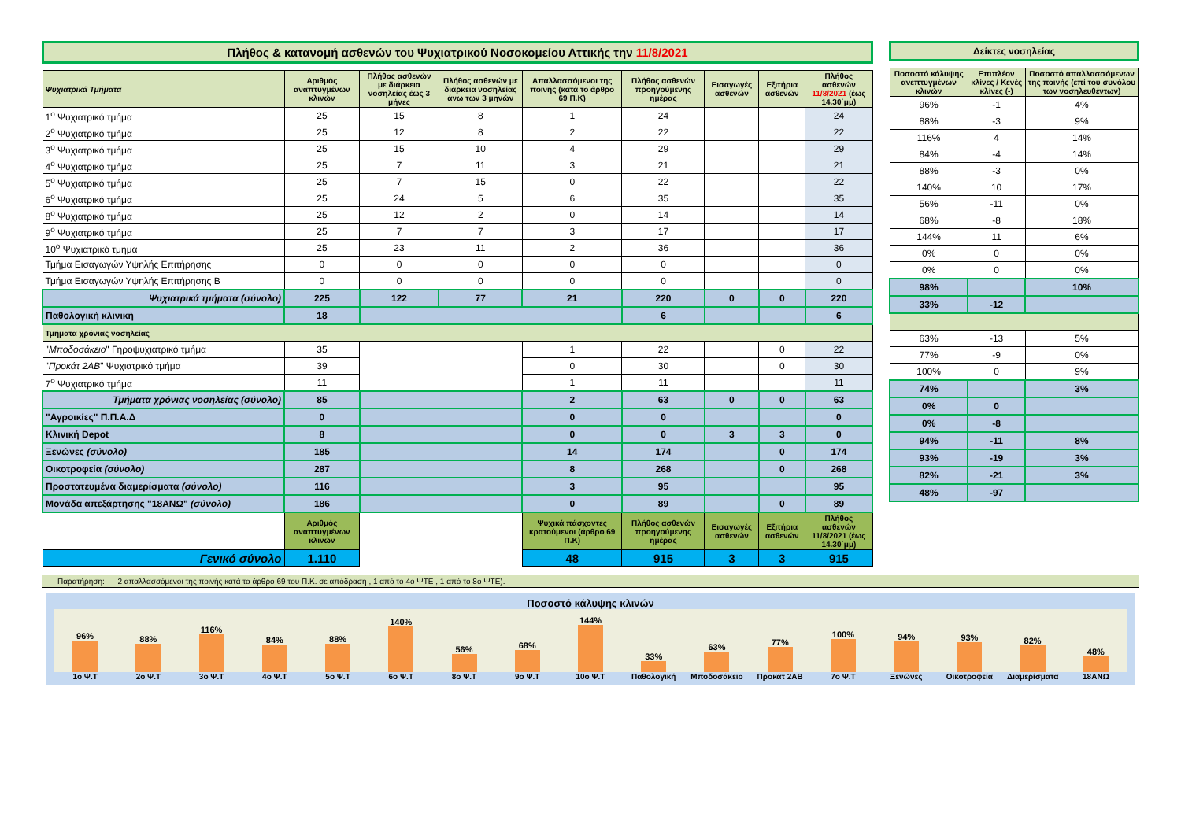Πλήθος & κατανομή ασθενών του Ψυχιατρικού Νοσοκομείου Αττικής την 11/8/2021
| Ψυχιατρικά Τμήματα | Αριθμός αναπτυγμένων κλινών | Πλήθος ασθενών με διάρκεια νοσηλείας έως 3 μήνες | Πλήθος ασθενών με διάρκεια νοσηλείας άνω των 3 μηνών | Απαλλασσόμενοι της ποινής (κατά το άρθρο 69 Π.Κ) | Πλήθος ασθενών προηγούμενης ημέρας | Εισαγωγές ασθενών | Εξιτήρια ασθενών | Πλήθος ασθενών 11/8/2021 (έως 14.30΄μμ) |
| --- | --- | --- | --- | --- | --- | --- | --- | --- |
| 1<sup>ο</sup> Ψυχιατρικό τμήμα | 25 | 15 | 8 | 1 | 24 | | | 24 |
| 2<sup>ο</sup> Ψυχιατρικό τμήμα | 25 | 12 | 8 | 2 | 22 | | | 22 |
| 3<sup>ο</sup> Ψυχιατρικό τμήμα | 25 | 15 | 10 | 4 | 29 | | | 29 |
| 4<sup>ο</sup> Ψυχιατρικό τμήμα | 25 | 7 | 11 | 3 | 21 | | | 21 |
| 5<sup>ο</sup> Ψυχιατρικό τμήμα | 25 | 7 | 15 | 0 | 22 | | | 22 |
| 6<sup>ο</sup> Ψυχιατρικό τμήμα | 25 | 24 | 5 | 6 | 35 | | | 35 |
| 8<sup>ο</sup> Ψυχιατρικό τμήμα | 25 | 12 | 2 | 0 | 14 | | | 14 |
| 9<sup>ο</sup> Ψυχιατρικό τμήμα | 25 | 7 | 7 | 3 | 17 | | | 17 |
| 10<sup>ο</sup> Ψυχιατρικό τμήμα | 25 | 23 | 11 | 2 | 36 | | | 36 |
| Τμήμα Εισαγωγών Υψηλής Επιτήρησης | 0 | 0 | 0 | 0 | 0 | | | 0 |
| Τμήμα Εισαγωγών Υψηλής Επιτήρησης Β | 0 | 0 | 0 | 0 | 0 | | | 0 |
| Ψυχιατρικά τμήματα (σύνολο) | 225 | 122 | 77 | 21 | 220 | 0 | 0 | 220 |
| Παθολογική κλινική | 18 | | | | 6 | | | 6 |
| Τμήματα χρόνιας νοσηλείας | | | | | | | | |
| " Μποδοσάκειο " Γηροψυχιατρικό τμήμα | 35 | | | 1 | 22 | | 0 | 22 |
| " Προκάτ 2ΑΒ " Ψυχιατρικό τμήμα | 39 | | | 0 | 30 | | 0 | 30 |
| 7<sup>ο</sup> Ψυχιατρικό τμήμα | 11 | | | 1 | 11 | | | 11 |
| Τμήματα χρόνιας νοσηλείας (σύνολο) | 85 | | | 2 | 63 | 0 | 0 | 63 |
| "Αγροικίες" Π.Π.Α.Δ | 0 | | | 0 | 0 | | | 0 |
| Κλινική Depot | 8 | | | 0 | 0 | 3 | 3 | 0 |
| Ξενώνες (σύνολο) | 185 | | | 14 | 174 | | 0 | 174 |
| Οικοτροφεία (σύνολο) | 287 | | | 8 | 268 | | 0 | 268 |
| Προστατευμένα διαμερίσματα (σύνολο) | 116 | | | 3 | 95 | | | 95 |
| Μονάδα απεξάρτησης "18ΑΝΩ" (σύνολο) | 186 | | | 0 | 89 | | 0 | 89 |
| | Αριθμός αναπτυγμένων κλινών | | | Ψυχικά πάσχοντες κρατούμενοι (άρθρο 69 Π.Κ) | Πλήθος ασθενών προηγούμενης ημέρας | Εισαγωγές ασθενών | Εξιτήρια ασθενών | Πλήθος ασθενών 11/8/2021 (έως 14.30΄μμ) |
| Γενικό σύνολο | 1.110 | | | 48 | 915 | 3 | 3 | 915 |
Δείκτες νοσηλείας
| Ποσοστό κάλυψης ανεπτυγμένων κλινών | Επιπλέον κλίνες / Κενές κλίνες (-) | Ποσοστό απαλλασσόμενων της ποινής (επί του συνόλου των νοσηλευθέντων) |
| --- | --- | --- |
| 96% | -1 | 4% |
| 88% | -3 | 9% |
| 116% | 4 | 14% |
| 84% | -4 | 14% |
| 88% | -3 | 0% |
| 140% | 10 | 17% |
| 56% | -11 | 0% |
| 68% | -8 | 18% |
| 144% | 11 | 6% |
| 0% | 0 | 0% |
| 0% | 0 | 0% |
| 98% | | 10% |
| 33% | -12 | |
| 63% | -13 | 5% |
| 77% | -9 | 0% |
| 100% | 0 | 9% |
| 74% | | 3% |
| 0% | 0 | |
| 0% | -8 | |
| 94% | -11 | 8% |
| 93% | -19 | 3% |
| 82% | -21 | 3% |
| 48% | -97 | |
Παρατήρηση: 2 απαλλασσόμενοι της ποινής κατά το άρθρο 69 του Π.Κ. σε απόδραση , 1 από το 4ο ΨΤΕ , 1 από το 8ο ΨΤΕ).
Ποσοστό κάλυψης κλινών
96%
88%
116%
84%
88%
140%
56%
68%
144%
33%
63%
77%
100%
94%
93%
82%
48%
1ο Ψ.Τ 2ο Ψ.Τ 3ο Ψ.Τ 4ο Ψ.Τ 5ο Ψ.Τ 6ο Ψ.Τ 8ο Ψ.Τ 9ο Ψ.Τ 10ο Ψ.Τ Παθολογική Μποδοσάκειο Προκάτ 2ΑΒ 7ο Ψ.Τ Ξενώνες Οικοτροφεία Διαμερίσματα 18ΑΝΩ